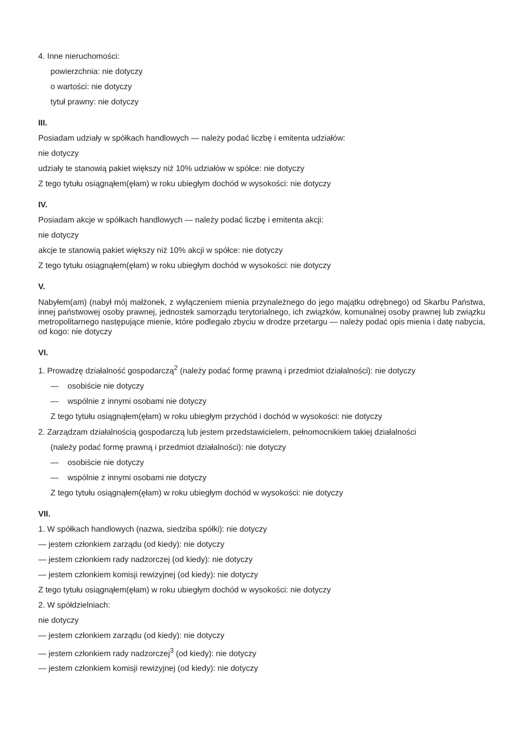4. Inne nieruchomości:
powierzchnia: nie dotyczy
o wartości: nie dotyczy
tytuł prawny: nie dotyczy
III.
Posiadam udziały w spółkach handlowych — należy podać liczbę i emitenta udziałów:
nie dotyczy
udziały te stanowią pakiet większy niż 10% udziałów w spółce: nie dotyczy
Z tego tytułu osiągnąłem(ęłam) w roku ubiegłym dochód w wysokości: nie dotyczy
IV.
Posiadam akcje w spółkach handlowych — należy podać liczbę i emitenta akcji:
nie dotyczy
akcje te stanowią pakiet większy niż 10% akcji w spółce: nie dotyczy
Z tego tytułu osiągnąłem(ęłam) w roku ubiegłym dochód w wysokości: nie dotyczy
V.
Nabyłem(am) (nabył mój małżonek, z wyłączeniem mienia przynależnego do jego majątku odrębnego) od Skarbu Państwa, innej państwowej osoby prawnej, jednostek samorządu terytorialnego, ich związków, komunalnej osoby prawnej lub związku metropolitarnego następujące mienie, które podlegało zbyciu w drodze przetargu — należy podać opis mienia i datę nabycia, od kogo: nie dotyczy
VI.
1. Prowadzę działalność gospodarczą<sup>2</sup> (należy podać formę prawną i przedmiot działalności): nie dotyczy
— osobiście nie dotyczy
— wspólnie z innymi osobami nie dotyczy
Z tego tytułu osiągnąłem(ęłam) w roku ubiegłym przychód i dochód w wysokości: nie dotyczy
2. Zarządzam działalnością gospodarczą lub jestem przedstawicielem, pełnomocnikiem takiej działalności
(należy podać formę prawną i przedmiot działalności): nie dotyczy
— osobiście nie dotyczy
— wspólnie z innymi osobami nie dotyczy
Z tego tytułu osiągnąłem(ęłam) w roku ubiegłym dochód w wysokości: nie dotyczy
VII.
1. W spółkach handlowych (nazwa, siedziba spółki): nie dotyczy
— jestem członkiem zarządu (od kiedy): nie dotyczy
— jestem członkiem rady nadzorczej (od kiedy): nie dotyczy
— jestem członkiem komisji rewizyjnej (od kiedy): nie dotyczy
Z tego tytułu osiągnąłem(ęłam) w roku ubiegłym dochód w wysokości: nie dotyczy
2. W spółdzielniach:
nie dotyczy
— jestem członkiem zarządu (od kiedy): nie dotyczy
— jestem członkiem rady nadzorczej<sup>3</sup> (od kiedy): nie dotyczy
— jestem członkiem komisji rewizyjnej (od kiedy): nie dotyczy